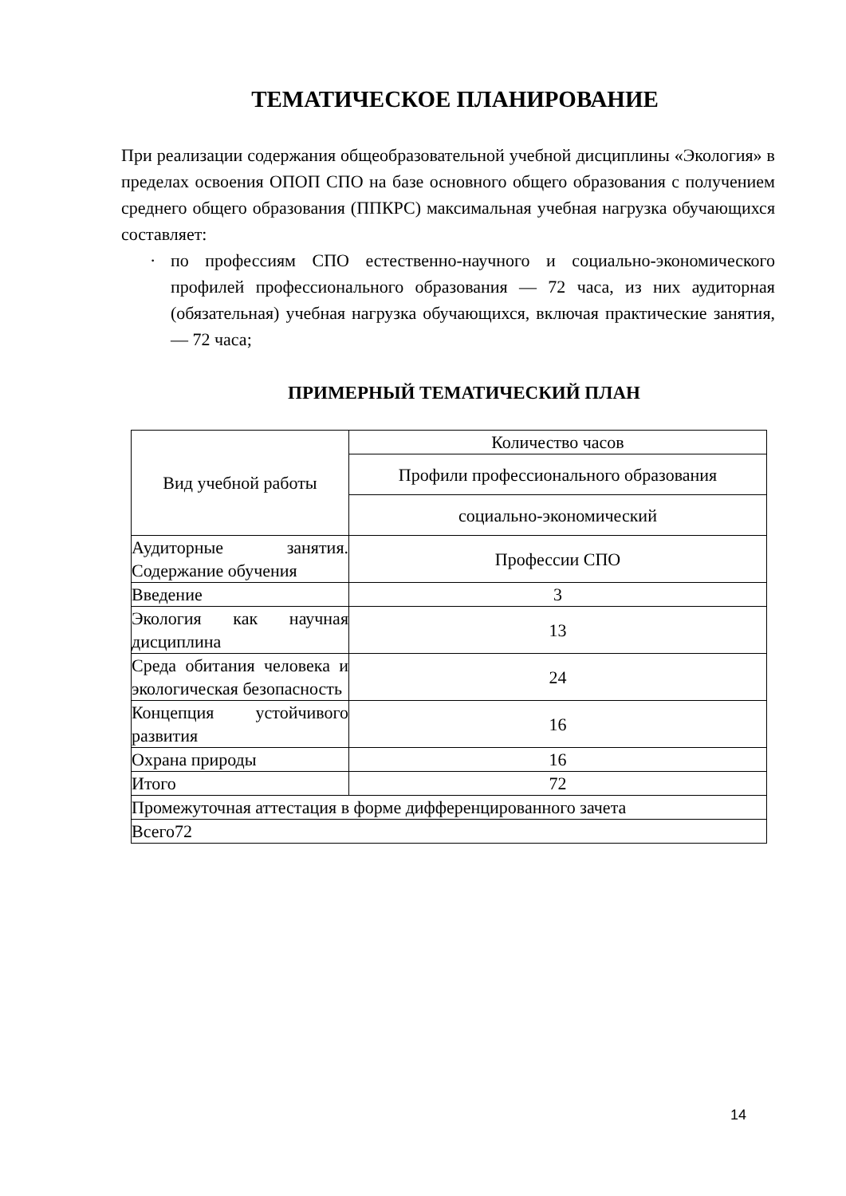ТЕМАТИЧЕСКОЕ ПЛАНИРОВАНИЕ
При реализации содержания общеобразовательной учебной дисциплины «Экология» в пределах освоения ОПОП СПО на базе основного общего образования с получением среднего общего образования (ППКРС) максимальная учебная нагрузка обучающихся составляет:
· по профессиям СПО естественно-научного и социально-экономического профилей профессионального образования — 72 часа, из них аудиторная (обязательная) учебная нагрузка обучающихся, включая практические занятия,— 72 часа;
ПРИМЕРНЫЙ ТЕМАТИЧЕСКИЙ ПЛАН
| Вид учебной работы | Количество часов |
| | Профили профессионального образования |
| | социально-экономический |
| Аудиторные занятия. Содержание обучения | Профессии СПО |
| Введение | 3 |
| Экология как научная дисциплина | 13 |
| Среда обитания человека и экологическая безопасность | 24 |
| Концепция устойчивого развития | 16 |
| Охрана природы | 16 |
| Итого | 72 |
| Промежуточная аттестация в форме дифференцированного зачета | |
| Всего72 | |
14